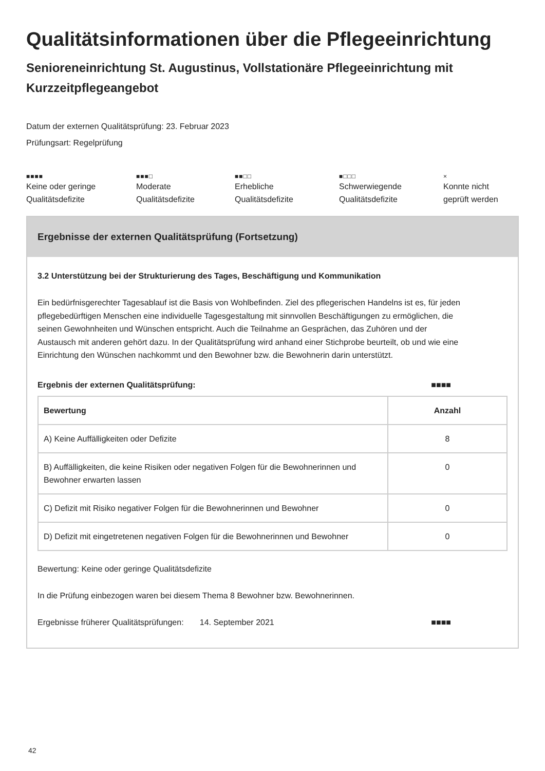Qualitätsinformationen über die Pflegeeinrichtung
Senioreneinrichtung St. Augustinus, Vollstationäre Pflegeeinrichtung mit Kurzzeitpflegeangebot
Datum der externen Qualitätsprüfung: 23. Februar 2023
Prüfungsart: Regelprüfung
■■■■
Keine oder geringe
Qualitätsdefizite
■■■□
Moderate
Qualitätsdefizite
■■□□
Erhebliche
Qualitätsdefizite
■□□□
Schwerwiegende
Qualitätsdefizite
×
Konnte nicht
geprüft werden
Ergebnisse der externen Qualitätsprüfung (Fortsetzung)
3.2 Unterstützung bei der Strukturierung des Tages, Beschäftigung und Kommunikation
Ein bedürfnisgerechter Tagesablauf ist die Basis von Wohlbefinden. Ziel des pflegerischen Handelns ist es, für jeden pflegebedürftigen Menschen eine individuelle Tagesgestaltung mit sinnvollen Beschäftigungen zu ermöglichen, die seinen Gewohnheiten und Wünschen entspricht. Auch die Teilnahme an Gesprächen, das Zuhören und der Austausch mit anderen gehört dazu. In der Qualitätsprüfung wird anhand einer Stichprobe beurteilt, ob und wie eine Einrichtung den Wünschen nachkommt und den Bewohner bzw. die Bewohnerin darin unterstützt.
Ergebnis der externen Qualitätsprüfung: ■■■■
| Bewertung | Anzahl |
| --- | --- |
| A) Keine Auffälligkeiten oder Defizite | 8 |
| B) Auffälligkeiten, die keine Risiken oder negativen Folgen für die Bewohnerinnen und Bewohner erwarten lassen | 0 |
| C) Defizit mit Risiko negativer Folgen für die Bewohnerinnen und Bewohner | 0 |
| D) Defizit mit eingetretenen negativen Folgen für die Bewohnerinnen und Bewohner | 0 |
Bewertung: Keine oder geringe Qualitätsdefizite
In die Prüfung einbezogen waren bei diesem Thema 8 Bewohner bzw. Bewohnerinnen.
Ergebnisse früherer Qualitätsprüfungen: 14. September 2021 ■■■■
42